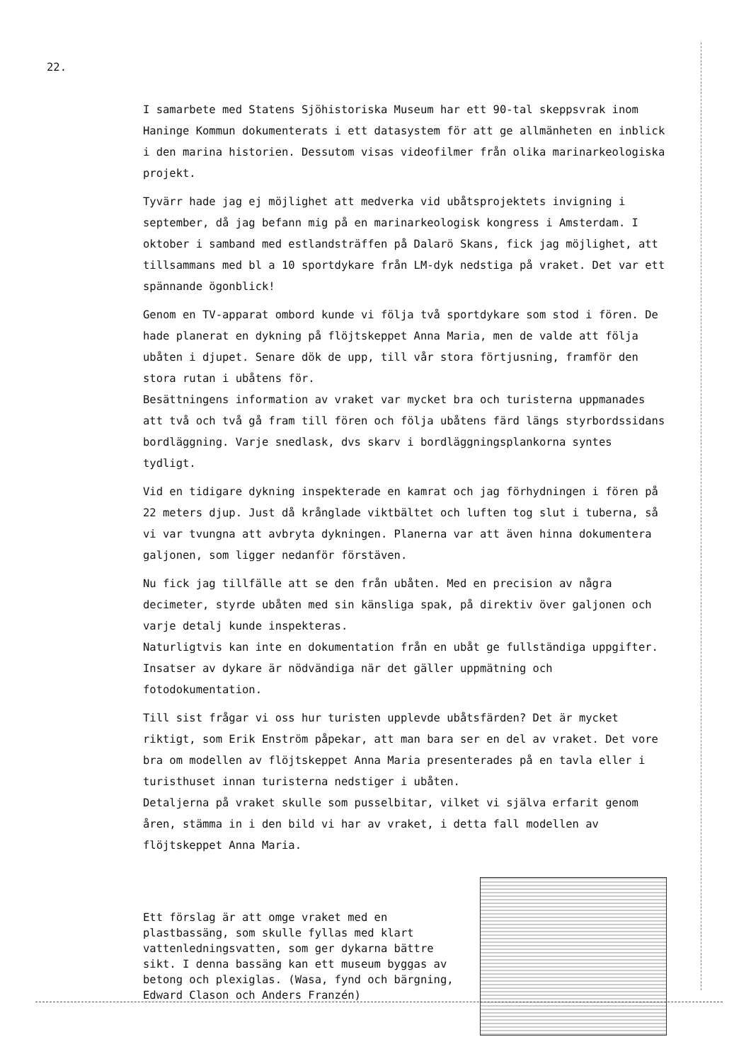22.
I samarbete med Statens Sjöhistoriska Museum har ett 90-tal skeppsvrak inom Haninge Kommun dokumenterats i ett datasystem för att ge allmänheten en inblick i den marina historien. Dessutom visas videofilmer från olika marinarkeologiska projekt.
Tyvärr hade jag ej möjlighet att medverka vid ubåtsprojektets invigning i september, då jag befann mig på en marinarkeologisk kongress i Amsterdam. I oktober i samband med estlandsträffen på Dalarö Skans, fick jag möjlighet, att tillsammans med bl a 10 sportdykare från LM-dyk nedstiga på vraket. Det var ett spännande ögonblick!
Genom en TV-apparat ombord kunde vi följa två sportdykare som stod i fören. De hade planerat en dykning på flöjtskeppet Anna Maria, men de valde att följa ubåten i djupet. Senare dök de upp, till vår stora förtjusning, framför den stora rutan i ubåtens för.
Besättningens information av vraket var mycket bra och turisterna uppmanades att två och två gå fram till fören och följa ubåtens färd längs styrbordssidans bordläggning. Varje snedlask, dvs skarv i bordläggningsplankorna syntes tydligt.
Vid en tidigare dykning inspekterade en kamrat och jag förhydningen i fören på 22 meters djup. Just då krånglade viktbältet och luften tog slut i tuberna, så vi var tvungna att avbryta dykningen. Planerna var att även hinna dokumentera galjonen, som ligger nedanför förstäven.
Nu fick jag tillfälle att se den från ubåten. Med en precision av några decimeter, styrde ubåten med sin känsliga spak, på direktiv över galjonen och varje detalj kunde inspekteras.
Naturligtvis kan inte en dokumentation från en ubåt ge fullständiga uppgifter. Insatser av dykare är nödvändiga när det gäller uppmätning och fotodokumentation.
Till sist frågar vi oss hur turisten upplevde ubåtsfärden? Det är mycket riktigt, som Erik Enström påpekar, att man bara ser en del av vraket. Det vore bra om modellen av flöjtskeppet Anna Maria presenterades på en tavla eller i turisthuset innan turisterna nedstiger i ubåten.
Detaljerna på vraket skulle som pusselbitar, vilket vi själva erfarit genom åren, stämma in i den bild vi har av vraket, i detta fall modellen av flöjtskeppet Anna Maria.
Ett förslag är att omge vraket med en plastbassäng, som skulle fyllas med klart vattenledningsvatten, som ger dykarna bättre sikt. I denna bassäng kan ett museum byggas av betong och plexiglas. (Wasa, fynd och bärgning, Edward Clason och Anders Franzén)